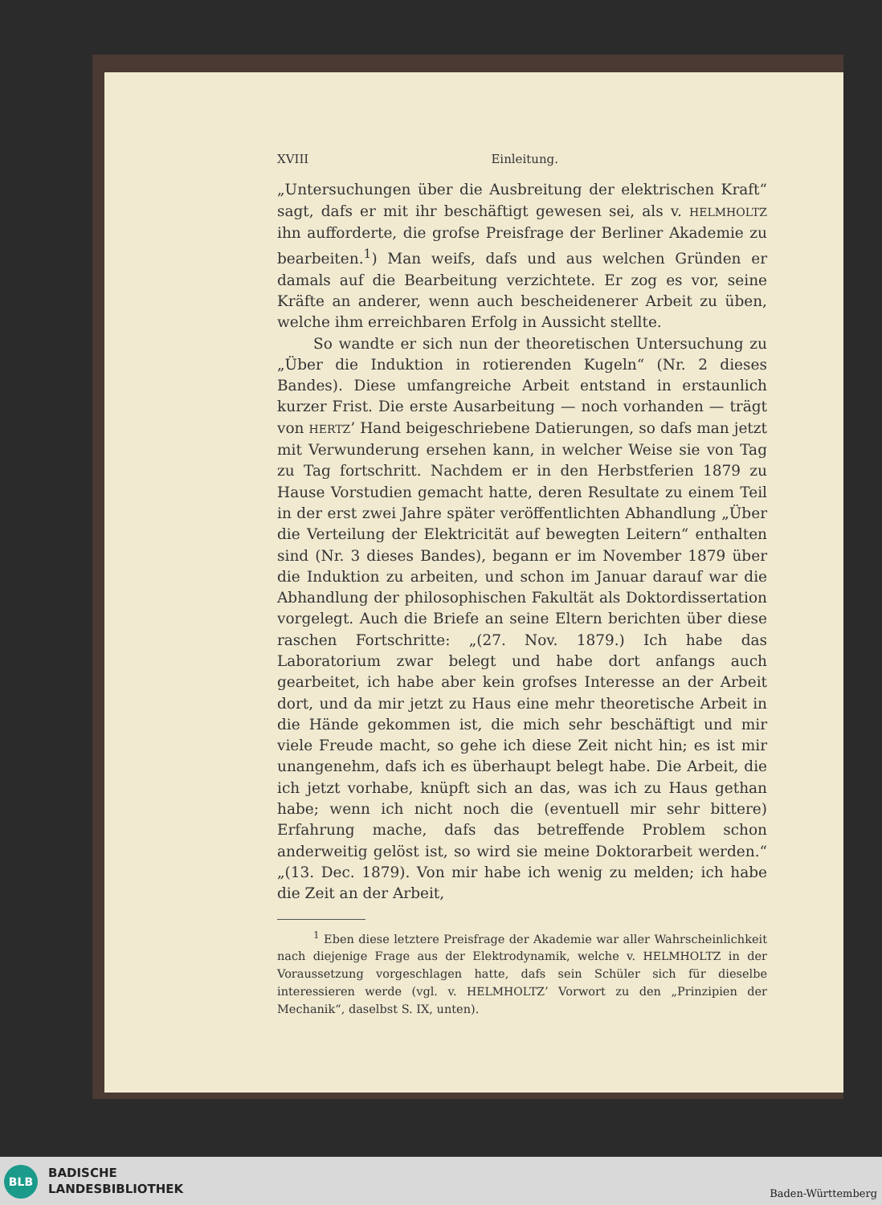XVIII Einleitung.
„Untersuchungen über die Ausbreitung der elektrischen Kraft“ sagt, dafs er mit ihr beschäftigt gewesen sei, als v. HELMHOLTZ ihn aufforderte, die grofse Preisfrage der Berliner Akademie zu bearbeiten.<sup>1</sup>) Man weifs, dafs und aus welchen Gründen er damals auf die Bearbeitung verzichtete. Er zog es vor, seine Kräfte an anderer, wenn auch bescheidenerer Arbeit zu üben, welche ihm erreichbaren Erfolg in Aussicht stellte.
So wandte er sich nun der theoretischen Untersuchung zu „Über die Induktion in rotierenden Kugeln“ (Nr. 2 dieses Bandes). Diese umfangreiche Arbeit entstand in erstaunlich kurzer Frist. Die erste Ausarbeitung — noch vorhanden — trägt von HERTZ’ Hand beigeschriebene Datierungen, so dafs man jetzt mit Verwunderung ersehen kann, in welcher Weise sie von Tag zu Tag fortschritt. Nachdem er in den Herbstferien 1879 zu Hause Vorstudien gemacht hatte, deren Resultate zu einem Teil in der erst zwei Jahre später veröffentlichten Abhandlung „Über die Verteilung der Elektricität auf bewegten Leitern“ enthalten sind (Nr. 3 dieses Bandes), begann er im November 1879 über die Induktion zu arbeiten, und schon im Januar darauf war die Abhandlung der philosophischen Fakultät als Doktordissertation vorgelegt. Auch die Briefe an seine Eltern berichten über diese raschen Fortschritte: „(27. Nov. 1879.) Ich habe das Laboratorium zwar belegt und habe dort anfangs auch gearbeitet, ich habe aber kein grofses Interesse an der Arbeit dort, und da mir jetzt zu Haus eine mehr theoretische Arbeit in die Hände gekommen ist, die mich sehr beschäftigt und mir viele Freude macht, so gehe ich diese Zeit nicht hin; es ist mir unangenehm, dafs ich es überhaupt belegt habe. Die Arbeit, die ich jetzt vorhabe, knüpft sich an das, was ich zu Haus gethan habe; wenn ich nicht noch die (eventuell mir sehr bittere) Erfahrung mache, dafs das betreffende Problem schon anderweitig gelöst ist, so wird sie meine Doktorarbeit werden.“ „(13. Dec. 1879). Von mir habe ich wenig zu melden; ich habe die Zeit an der Arbeit,
<sup>1</sup> Eben diese letztere Preisfrage der Akademie war aller Wahrscheinlichkeit nach diejenige Frage aus der Elektrodynamik, welche v. HELMHOLTZ in der Voraussetzung vorgeschlagen hatte, dafs sein Schüler sich für dieselbe interessieren werde (vgl. v. HELMHOLTZ’ Vorwort zu den „Prinzipien der Mechanik“, daselbst S. IX, unten).
BLB
BADISCHE
LANDESBIBLIOTHEK
Baden-Württemberg